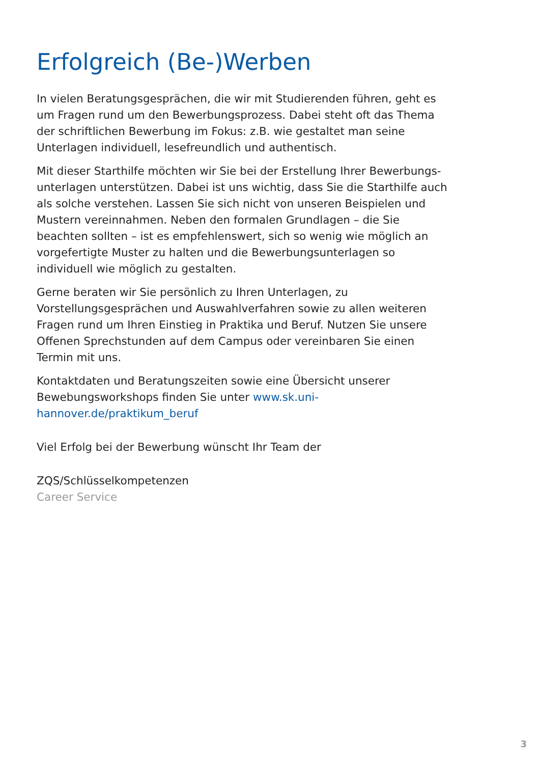Erfolgreich (Be-)Werben
In vielen Beratungsgesprächen, die wir mit Studierenden führen, geht es um Fragen rund um den Bewerbungsprozess. Dabei steht oft das Thema der schriftlichen Bewerbung im Fokus: z.B. wie gestaltet man seine Unterlagen individuell, lesefreundlich und authentisch.
Mit dieser Starthilfe möchten wir Sie bei der Erstellung Ihrer Bewerbungs­unterlagen unterstützen. Dabei ist uns wichtig, dass Sie die Starthilfe auch als solche verstehen. Lassen Sie sich nicht von unseren Beispielen und Mustern vereinnahmen. Neben den formalen Grundlagen – die Sie beachten sollten – ist es empfehlenswert, sich so wenig wie möglich an vorgefertigte Muster zu halten und die Bewerbungsunterlagen so individuell wie möglich zu gestalten.
Gerne beraten wir Sie persönlich zu Ihren Unterlagen, zu Vorstellungsgesprächen und Auswahlverfahren sowie zu allen weiteren Fragen rund um Ihren Einstieg in Praktika und Beruf. Nutzen Sie unsere Offenen Sprechstunden auf dem Campus oder vereinbaren Sie einen Termin mit uns.
Kontaktdaten und Beratungszeiten sowie eine Übersicht unserer Bewebungs­workshops finden Sie unter www.sk.uni-hannover.de/praktikum_beruf
Viel Erfolg bei der Bewerbung wünscht Ihr Team der
ZQS/Schlüsselkompetenzen
Career Service
3